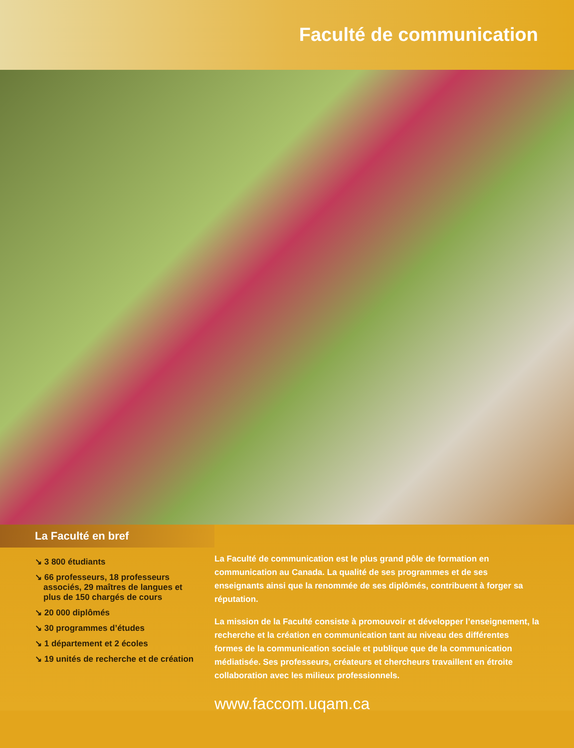Faculté de communication
La Faculté en bref
↘ 3 800 étudiants
↘ 66 professeurs, 18 professeurs associés, 29 maîtres de langues et plus de 150 chargés de cours
↘ 20 000 diplômés
↘ 30 programmes d’études
↘ 1 département et 2 écoles
↘ 19 unités de recherche et de création
La Faculté de communication est le plus grand pôle de formation en communication au Canada. La qualité de ses programmes et de ses enseignants ainsi que la renommée de ses diplômés, contribuent à forger sa réputation.
La mission de la Faculté consiste à promouvoir et développer l’enseignement, la recherche et la création en communication tant au niveau des différentes formes de la communication sociale et publique que de la communication médiatisée. Ses professeurs, créateurs et chercheurs travaillent en étroite collaboration avec les milieux professionnels.
www.faccom.uqam.ca